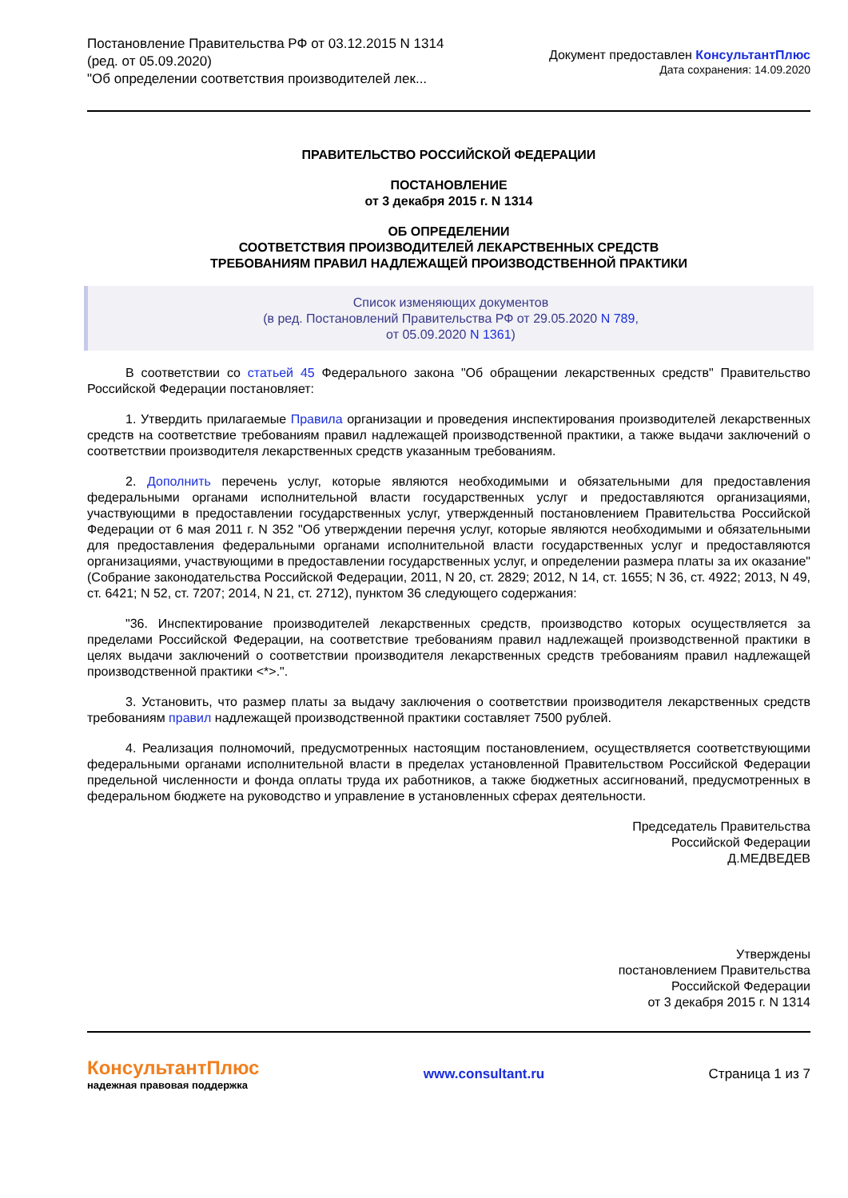Постановление Правительства РФ от 03.12.2015 N 1314
(ред. от 05.09.2020)
"Об определении соответствия производителей лек...
Документ предоставлен КонсультантПлюс
Дата сохранения: 14.09.2020
ПРАВИТЕЛЬСТВО РОССИЙСКОЙ ФЕДЕРАЦИИ
ПОСТАНОВЛЕНИЕ
от 3 декабря 2015 г. N 1314
ОБ ОПРЕДЕЛЕНИИ
СООТВЕТСТВИЯ ПРОИЗВОДИТЕЛЕЙ ЛЕКАРСТВЕННЫХ СРЕДСТВ
ТРЕБОВАНИЯМ ПРАВИЛ НАДЛЕЖАЩЕЙ ПРОИЗВОДСТВЕННОЙ ПРАКТИКИ
Список изменяющих документов
(в ред. Постановлений Правительства РФ от 29.05.2020 N 789,
от 05.09.2020 N 1361)
В соответствии со статьей 45 Федерального закона "Об обращении лекарственных средств" Правительство Российской Федерации постановляет:
1. Утвердить прилагаемые Правила организации и проведения инспектирования производителей лекарственных средств на соответствие требованиям правил надлежащей производственной практики, а также выдачи заключений о соответствии производителя лекарственных средств указанным требованиям.
2. Дополнить перечень услуг, которые являются необходимыми и обязательными для предоставления федеральными органами исполнительной власти государственных услуг и предоставляются организациями, участвующими в предоставлении государственных услуг, утвержденный постановлением Правительства Российской Федерации от 6 мая 2011 г. N 352 "Об утверждении перечня услуг, которые являются необходимыми и обязательными для предоставления федеральными органами исполнительной власти государственных услуг и предоставляются организациями, участвующими в предоставлении государственных услуг, и определении размера платы за их оказание" (Собрание законодательства Российской Федерации, 2011, N 20, ст. 2829; 2012, N 14, ст. 1655; N 36, ст. 4922; 2013, N 49, ст. 6421; N 52, ст. 7207; 2014, N 21, ст. 2712), пунктом 36 следующего содержания:
"36. Инспектирование производителей лекарственных средств, производство которых осуществляется за пределами Российской Федерации, на соответствие требованиям правил надлежащей производственной практики в целях выдачи заключений о соответствии производителя лекарственных средств требованиям правил надлежащей производственной практики <*>.".
3. Установить, что размер платы за выдачу заключения о соответствии производителя лекарственных средств требованиям правил надлежащей производственной практики составляет 7500 рублей.
4. Реализация полномочий, предусмотренных настоящим постановлением, осуществляется соответствующими федеральными органами исполнительной власти в пределах установленной Правительством Российской Федерации предельной численности и фонда оплаты труда их работников, а также бюджетных ассигнований, предусмотренных в федеральном бюджете на руководство и управление в установленных сферах деятельности.
Председатель Правительства
Российской Федерации
Д.МЕДВЕДЕВ
Утверждены
постановлением Правительства
Российской Федерации
от 3 декабря 2015 г. N 1314
КонсультантПлюс
надежная правовая поддержка
www.consultant.ru Страница 1 из 7